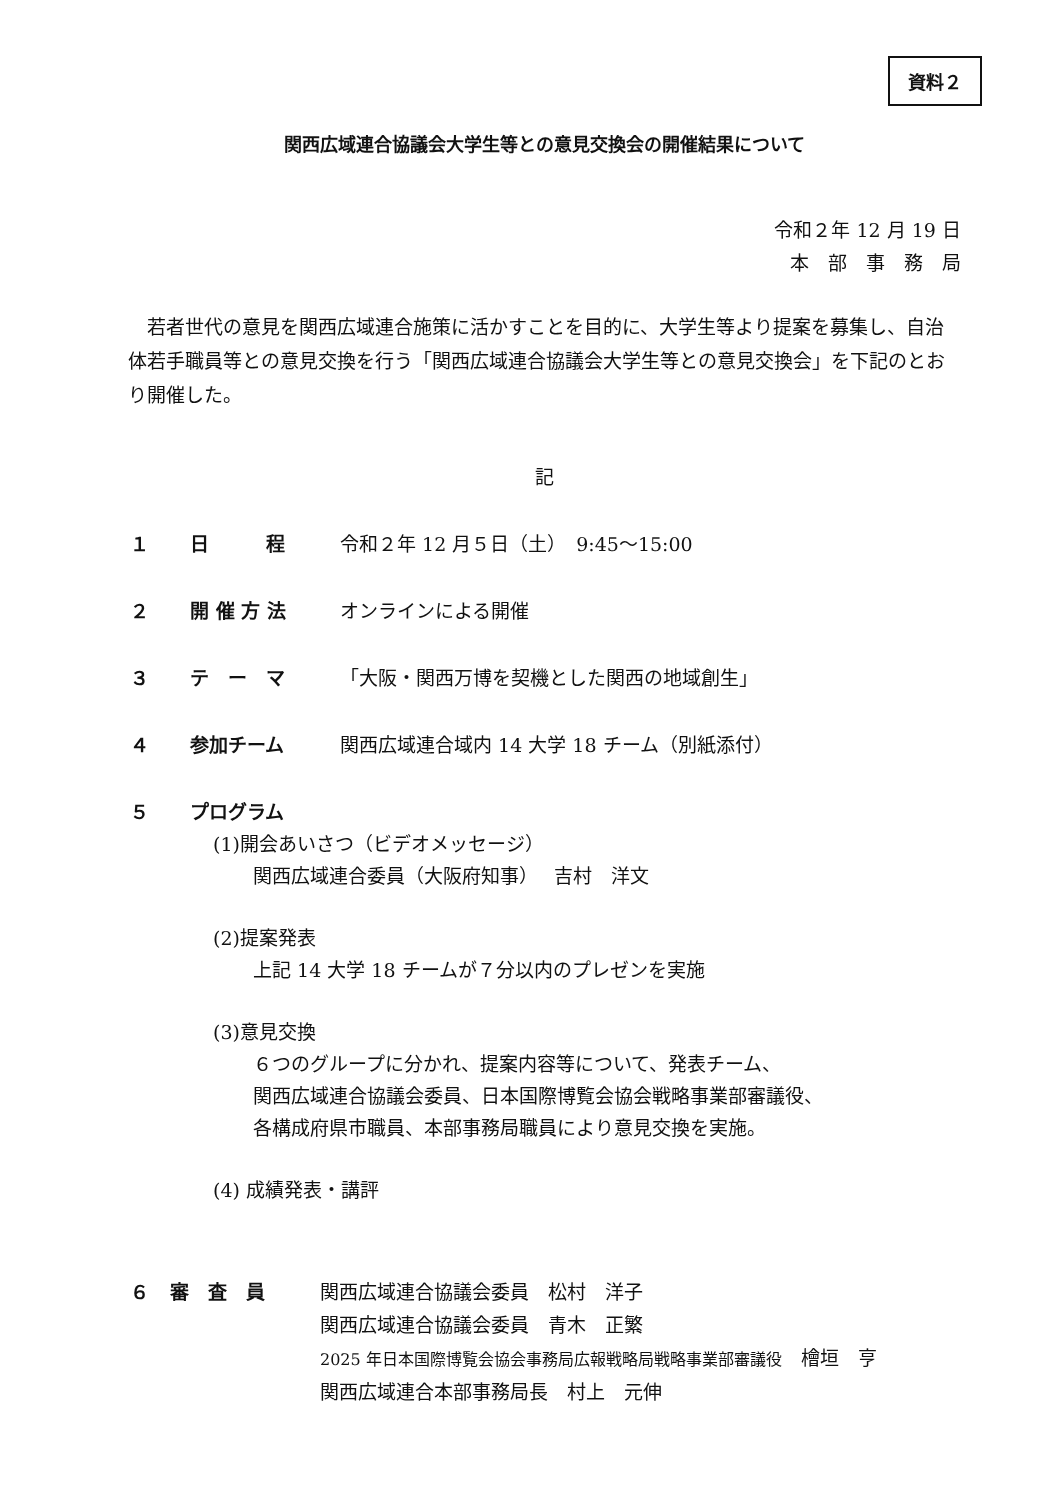資料２
関西広域連合協議会大学生等との意見交換会の開催結果について
令和２年 12 月 19 日
本　部　事　務　局
若者世代の意見を関西広域連合施策に活かすことを目的に、大学生等より提案を募集し、自治体若手職員等との意見交換を行う「関西広域連合協議会大学生等との意見交換会」を下記のとおり開催した。
記
１ 日　　　程 令和２年 12 月５日（土）　9:45～15:00
２ 開 催 方 法 オンラインによる開催
３ テ　ー　マ 「大阪・関西万博を契機とした関西の地域創生」
４ 参加チーム 関西広域連合域内 14 大学 18 チーム（別紙添付）
５ プログラム
(1)開会あいさつ（ビデオメッセージ）
関西広域連合委員（大阪府知事）　 吉村　洋文
(2)提案発表
上記 14 大学 18 チームが７分以内のプレゼンを実施
(3)意見交換
６つのグループに分かれ、提案内容等について、発表チーム、
関西広域連合協議会委員、日本国際博覧会協会戦略事業部審議役、
各構成府県市職員、本部事務局職員により意見交換を実施。
(4) 成績発表・講評
６ 審　査　員 関西広域連合協議会委員　松村　洋子
関西広域連合協議会委員　青木　正繁
2025 年日本国際博覧会協会事務局広報戦略局戦略事業部審議役　檜垣　亨
関西広域連合本部事務局長　村上　元伸